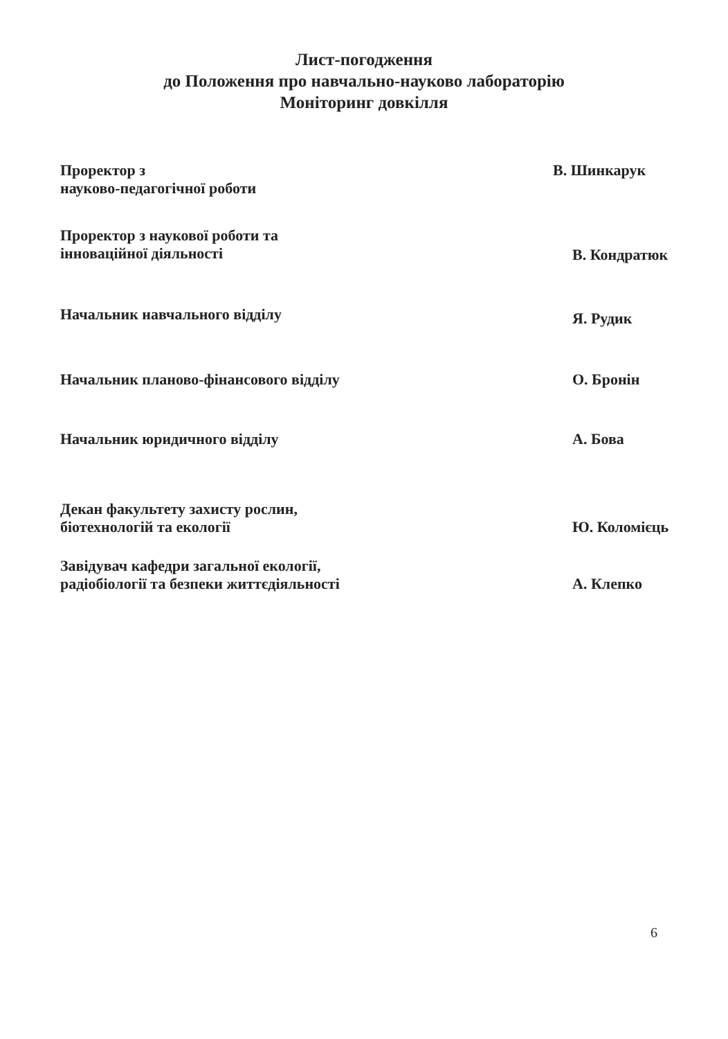Лист-погодження
до Положення про навчально-науково лабораторію
Моніторинг довкілля
Проректор з
науково-педагогічної роботи
В. Шинкарук
Проректор з наукової роботи та
інноваційної діяльності
В. Кондратюк
Начальник навчального відділу
Я. Рудик
Начальник планово-фінансового відділу О. Бронін
Начальник юридичного відділу А. Бова
Декан факультету захисту рослин,
біотехнологій та екології
Ю. Коломієць
Завідувач кафедри загальної екології,
радіобіології та безпеки життєдіяльності
А. Клепко
6